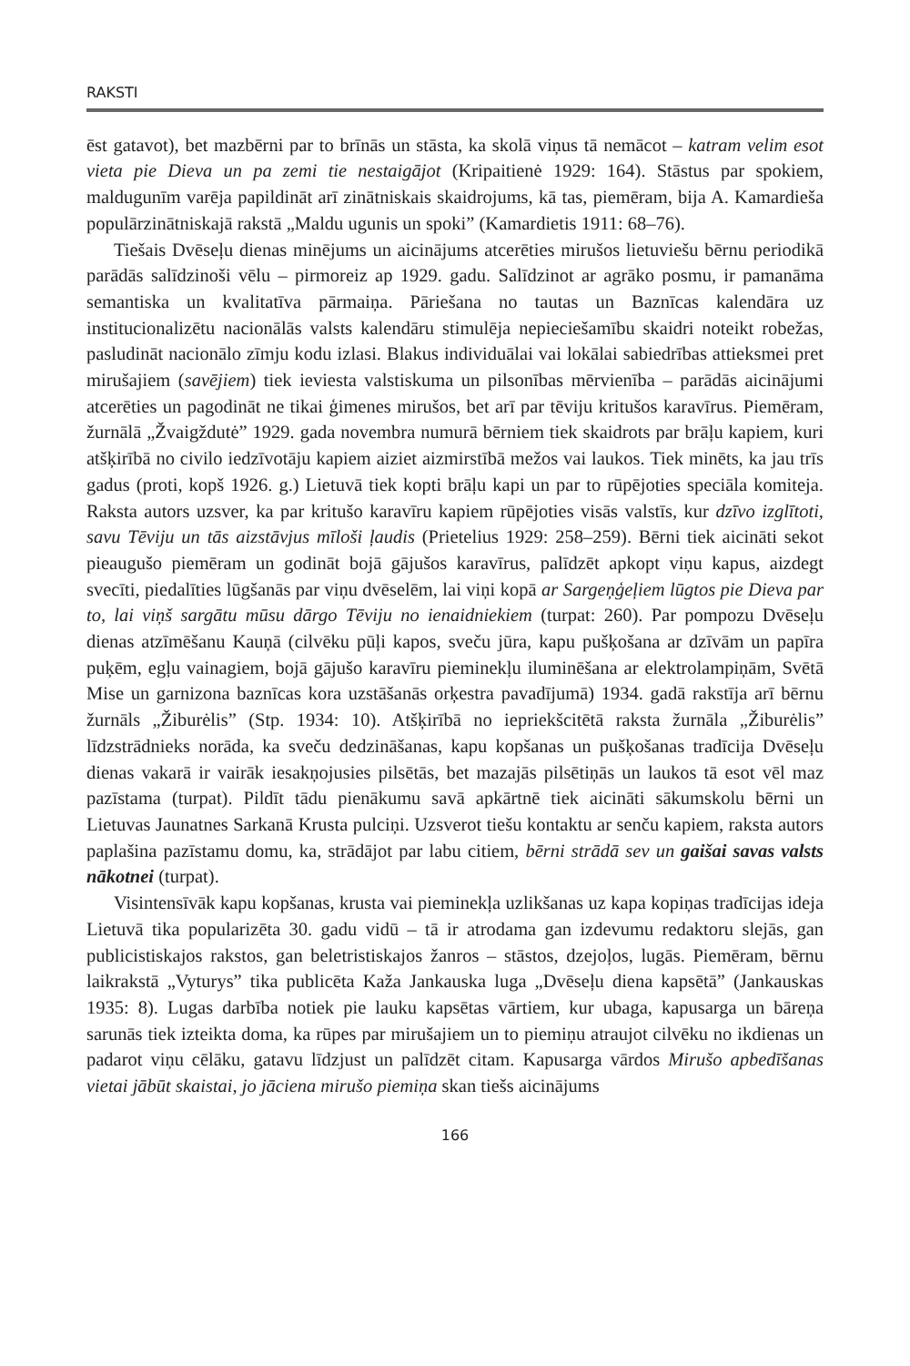RAKSTI
ēst gatavot), bet mazbērni par to brīnās un stāsta, ka skolā viņus tā nemācot – katram velim esot vieta pie Dieva un pa zemi tie nestaigājot (Kripaitienė 1929: 164). Stāstus par spokiem, maldugunīm varēja papildināt arī zinātniskais skaidrojums, kā tas, piemēram, bija A. Kamardieša populārzinātniskajā rakstā „Maldu ugunis un spoki” (Kamardietis 1911: 68–76).
Tiešais Dvēseļu dienas minējums un aicinājums atcerēties mirušos lietuviešu bērnu periodikā parādās salīdzinoši vēlu – pirmoreiz ap 1929. gadu. Salīdzinot ar agrāko posmu, ir pamanāma semantiska un kvalitatīva pārmaiņa. Pāriešana no tautas un Baznīcas kalendāra uz institucionalizētu nacionālās valsts kalendāru stimulēja nepieciešamību skaidri noteikt robežas, pasludināt nacionālo zīmju kodu izlasi. Blakus individuālai vai lokālai sabiedrības attieksmei pret mirušajiem (savējiem) tiek ieviesta valstiskuma un pilsonības mērvienība – parādās aicinājumi atcerēties un pagodināt ne tikai ģimenes mirušos, bet arī par tēviju kritušos karavīrus. Piemēram, žurnālā „Žvaigždutė” 1929. gada novembra numurā bērniem tiek skaidrots par brāļu kapiem, kuri atšķirībā no civilo iedzīvotāju kapiem aiziet aizmirstībā mežos vai laukos. Tiek minēts, ka jau trīs gadus (proti, kopš 1926. g.) Lietuvā tiek kopti brāļu kapi un par to rūpējoties speciāla komiteja. Raksta autors uzsver, ka par kritušo karavīru kapiem rūpējoties visās valstīs, kur dzīvo izglītoti, savu Tēviju un tās aizstāvjus mīloši ļaudis (Prietelius 1929: 258–259). Bērni tiek aicināti sekot pieaugušo piemēram un godināt bojā gājušos karavīrus, palīdzēt apkopt viņu kapus, aizdegt svecīti, piedalīties lūgšanās par viņu dvēselēm, lai viņi kopā ar Sargeņģeļiem lūgtos pie Dieva par to, lai viņš sargātu mūsu dārgo Tēviju no ienaidniekiem (turpat: 260). Par pompozu Dvēseļu dienas atzīmēšanu Kauņā (cilvēku pūļi kapos, sveču jūra, kapu pušķošana ar dzīvām un papīra puķēm, egļu vainagiem, bojā gājušo karavīru pieminekļu iluminēšana ar elektrolampiņām, Svētā Mise un garnizona baznīcas kora uzstāšanās orķestra pavadījumā) 1934. gadā rakstīja arī bērnu žurnāls „Žiburėlis” (Stp. 1934: 10). Atšķirībā no iepriekšcitētā raksta žurnāla „Žiburėlis” līdzstrādnieks norāda, ka sveču dedzināšanas, kapu kopšanas un pušķošanas tradīcija Dvēseļu dienas vakarā ir vairāk iesakņojusies pilsētās, bet mazajās pilsētiņās un laukos tā esot vēl maz pazīstama (turpat). Pildīt tādu pienākumu savā apkārtnē tiek aicināti sākumskolu bērni un Lietuvas Jaunatnes Sarkanā Krusta pulciņi. Uzsverot tiešu kontaktu ar senču kapiem, raksta autors paplašina pazīstamu domu, ka, strādājot par labu citiem, bērni strādā sev un gaišai savas valsts nākotnei (turpat).
Visintensīvāk kapu kopšanas, krusta vai pieminekļa uzlikšanas uz kapa kopiņas tradīcijas ideja Lietuvā tika popularizēta 30. gadu vidū – tā ir atrodama gan izdevumu redaktoru slejās, gan publicistiskajos rakstos, gan beletristiskajos žanros – stāstos, dzejoļos, lugās. Piemēram, bērnu laikrakstā „Vyturys” tika publicēta Kaža Jankauska luga „Dvēseļu diena kapsētā” (Jankauskas 1935: 8). Lugas darbība notiek pie lauku kapsētas vārtiem, kur ubaga, kapusarga un bāreņa sarunās tiek izteikta doma, ka rūpes par mirušajiem un to piemiņu atraujot cilvēku no ikdienas un padarot viņu cēlāku, gatavu līdzjust un palīdzēt citam. Kapusarga vārdos Mirušo apbedīšanas vietai jābūt skaistai, jo jāciena mirušo piemiņa skan tiešs aicinājums
166